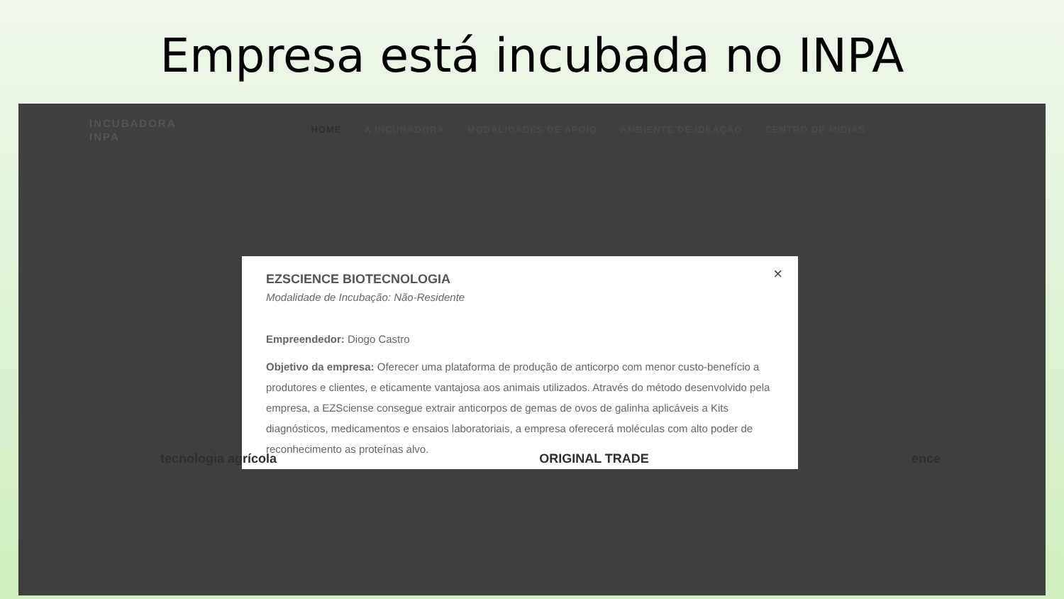Empresa está incubada no INPA
INCUBADORA
INPA
HOME A INCUBADORA MODALIDADES DE APOIO AMBIENTE DE IDEAÇÃO CENTRO DE MÍDIAS
×
EZSCIENCE BIOTECNOLOGIA
Modalidade de Incubação: Não-Residente
Empreendedor: Diogo Castro
Objetivo da empresa: Oferecer uma plataforma de produção de anticorpo com menor custo-benefício a produtores e clientes, e eticamente vantajosa aos animais utilizados. Através do método desenvolvido pela empresa, a EZSciense consegue extrair anticorpos de gemas de ovos de galinha aplicáveis a Kits diagnósticos, medicamentos e ensaios laboratoriais, a empresa oferecerá moléculas com alto poder de reconhecimento as proteínas alvo.
tecnologia agrícola ORIGINAL TRADE ence